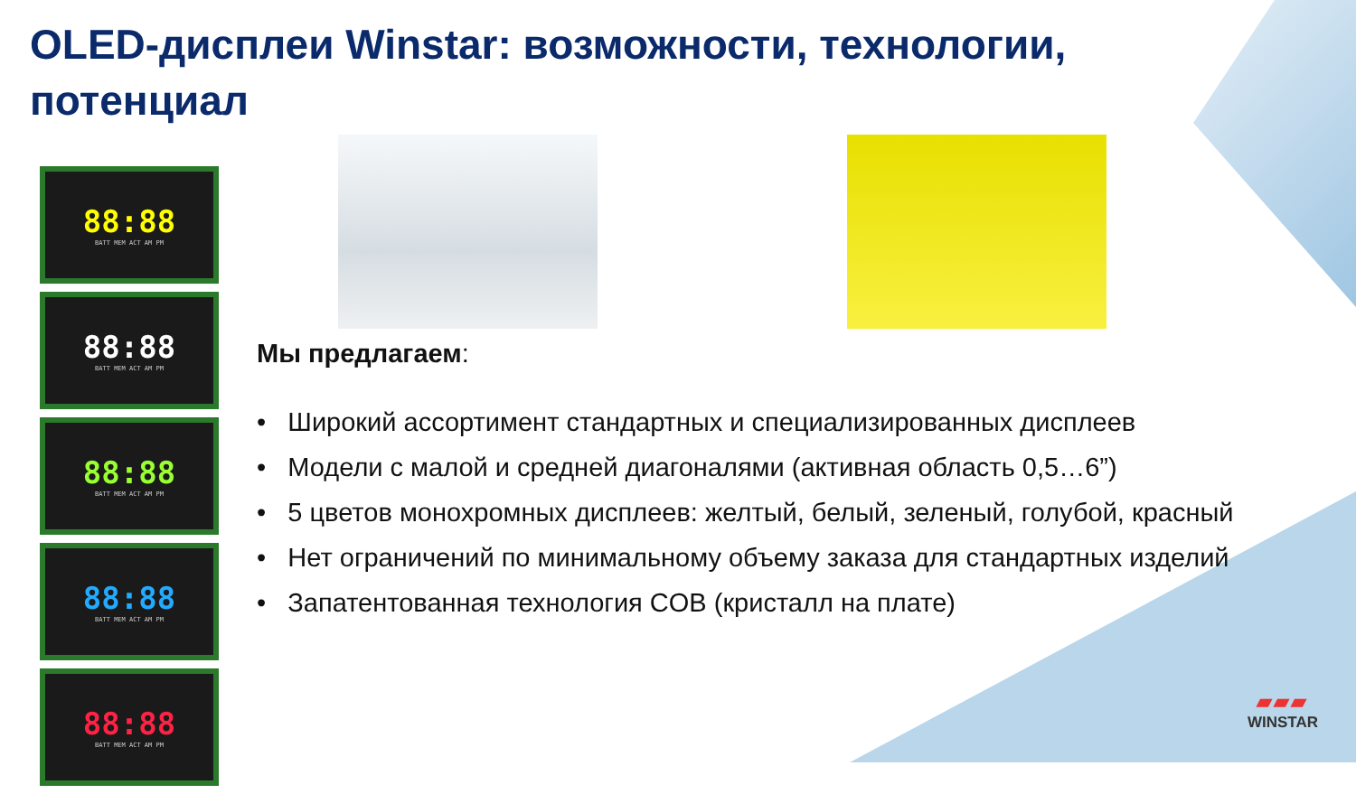OLED-дисплеи Winstar: возможности, технологии, потенциал
88:88
BATT MEM ACT AM PM
88:88
BATT MEM ACT AM PM
88:88
BATT MEM ACT AM PM
88:88
BATT MEM ACT AM PM
88:88
BATT MEM ACT AM PM
Мы предлагаем:
• Широкий ассортимент стандартных и специализированных дисплеев
• Модели с малой и средней диагоналями (активная область 0,5…6”)
• 5 цветов монохромных дисплеев: желтый, белый, зеленый, голубой, красный
• Нет ограничений по минимальному объему заказа для стандартных изделий
• Запатентованная технология COB (кристалл на плате)
▰▰▰
WINSTAR